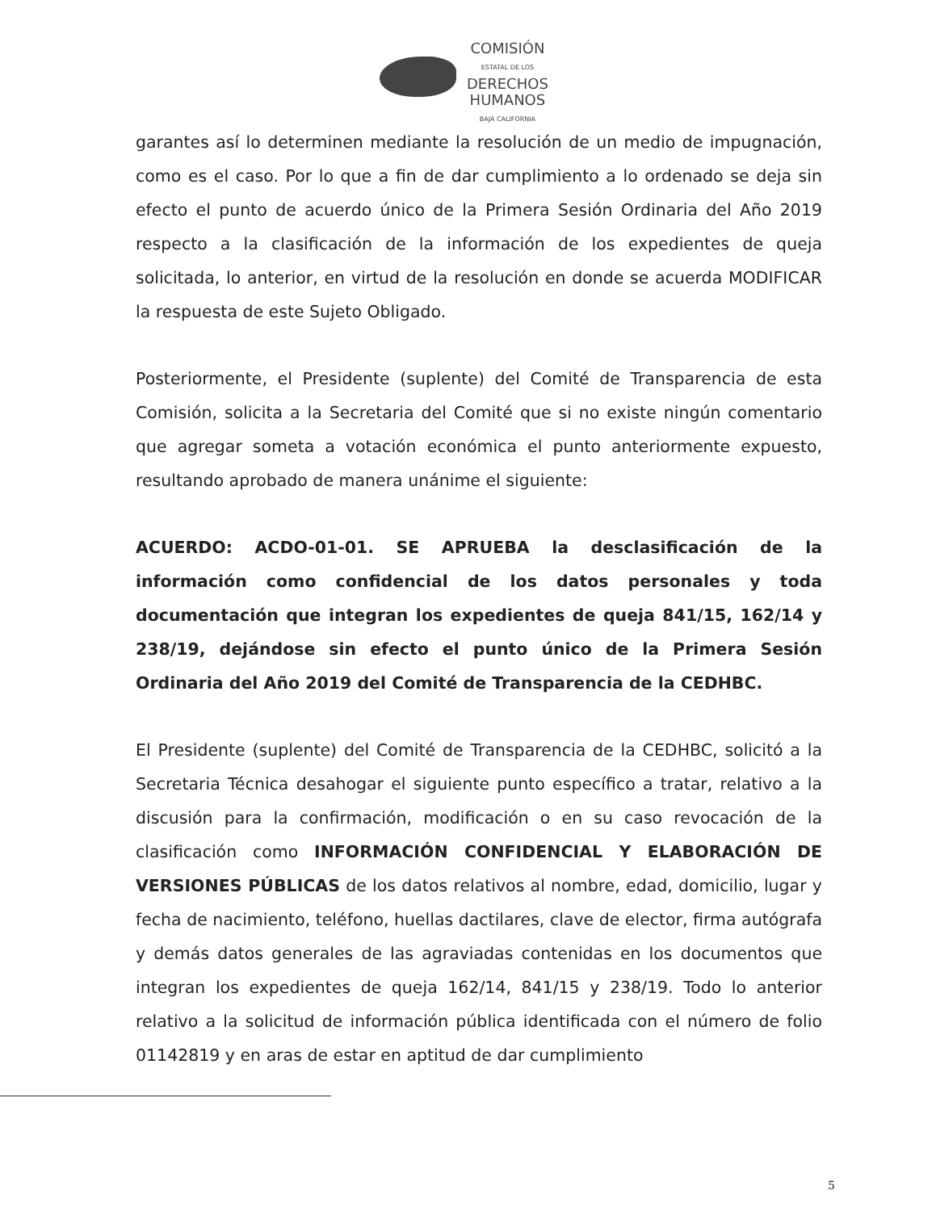COMISIÓN
ESTATAL DE LOS
DERECHOS
HUMANOS
BAJA CALIFORNIA
garantes así lo determinen mediante la resolución de un medio de impugnación, como es el caso. Por lo que a fin de dar cumplimiento a lo ordenado se deja sin efecto el punto de acuerdo único de la Primera Sesión Ordinaria del Año 2019 respecto a la clasificación de la información de los expedientes de queja solicitada, lo anterior, en virtud de la resolución en donde se acuerda MODIFICAR la respuesta de este Sujeto Obligado.
Posteriormente, el Presidente (suplente) del Comité de Transparencia de esta Comisión, solicita a la Secretaria del Comité que si no existe ningún comentario que agregar someta a votación económica el punto anteriormente expuesto, resultando aprobado de manera unánime el siguiente:
ACUERDO: ACDO-01-01. SE APRUEBA la desclasificación de la información como confidencial de los datos personales y toda documentación que integran los expedientes de queja 841/15, 162/14 y 238/19, dejándose sin efecto el punto único de la Primera Sesión Ordinaria del Año 2019 del Comité de Transparencia de la CEDHBC.
El Presidente (suplente) del Comité de Transparencia de la CEDHBC, solicitó a la Secretaria Técnica desahogar el siguiente punto específico a tratar, relativo a la discusión para la confirmación, modificación o en su caso revocación de la clasificación como INFORMACIÓN CONFIDENCIAL Y ELABORACIÓN DE VERSIONES PÚBLICAS de los datos relativos al nombre, edad, domicilio, lugar y fecha de nacimiento, teléfono, huellas dactilares, clave de elector, firma autógrafa y demás datos generales de las agraviadas contenidas en los documentos que integran los expedientes de queja 162/14, 841/15 y 238/19. Todo lo anterior relativo a la solicitud de información pública identificada con el número de folio 01142819 y en aras de estar en aptitud de dar cumplimiento
5